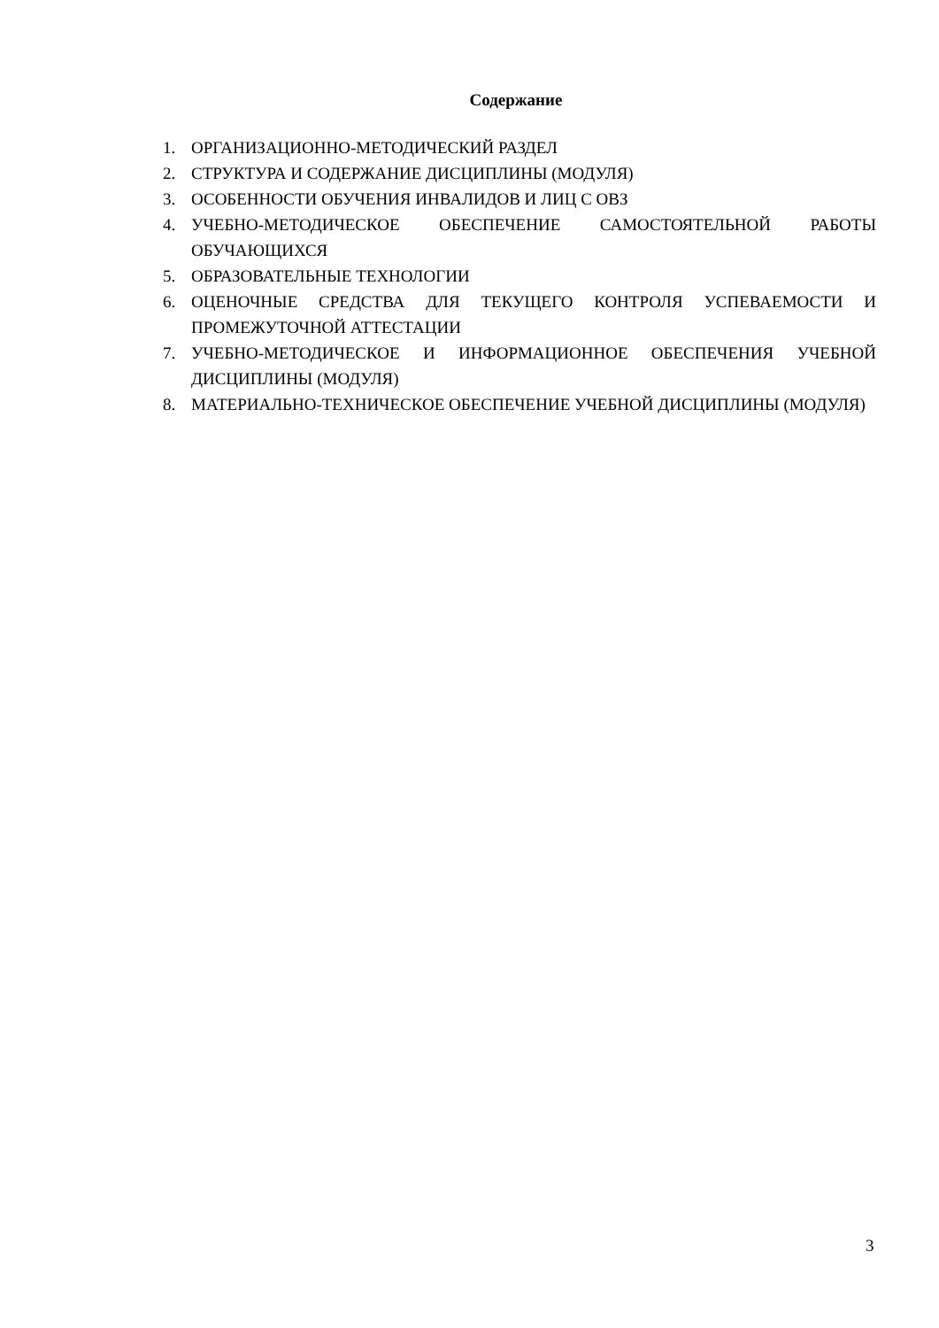Содержание
1. ОРГАНИЗАЦИОННО-МЕТОДИЧЕСКИЙ РАЗДЕЛ
2. СТРУКТУРА И СОДЕРЖАНИЕ ДИСЦИПЛИНЫ (МОДУЛЯ)
3. ОСОБЕННОСТИ ОБУЧЕНИЯ ИНВАЛИДОВ И ЛИЦ С ОВЗ
4. УЧЕБНО-МЕТОДИЧЕСКОЕ ОБЕСПЕЧЕНИЕ САМОСТОЯТЕЛЬНОЙ РАБОТЫ ОБУЧАЮЩИХСЯ
5. ОБРАЗОВАТЕЛЬНЫЕ ТЕХНОЛОГИИ
6. ОЦЕНОЧНЫЕ СРЕДСТВА ДЛЯ ТЕКУЩЕГО КОНТРОЛЯ УСПЕВАЕМОСТИ И ПРОМЕЖУТОЧНОЙ АТТЕСТАЦИИ
7. УЧЕБНО-МЕТОДИЧЕСКОЕ И ИНФОРМАЦИОННОЕ ОБЕСПЕЧЕНИЯ УЧЕБНОЙ ДИСЦИПЛИНЫ (МОДУЛЯ)
8. МАТЕРИАЛЬНО-ТЕХНИЧЕСКОЕ ОБЕСПЕЧЕНИЕ УЧЕБНОЙ ДИСЦИПЛИНЫ (МОДУЛЯ)
3